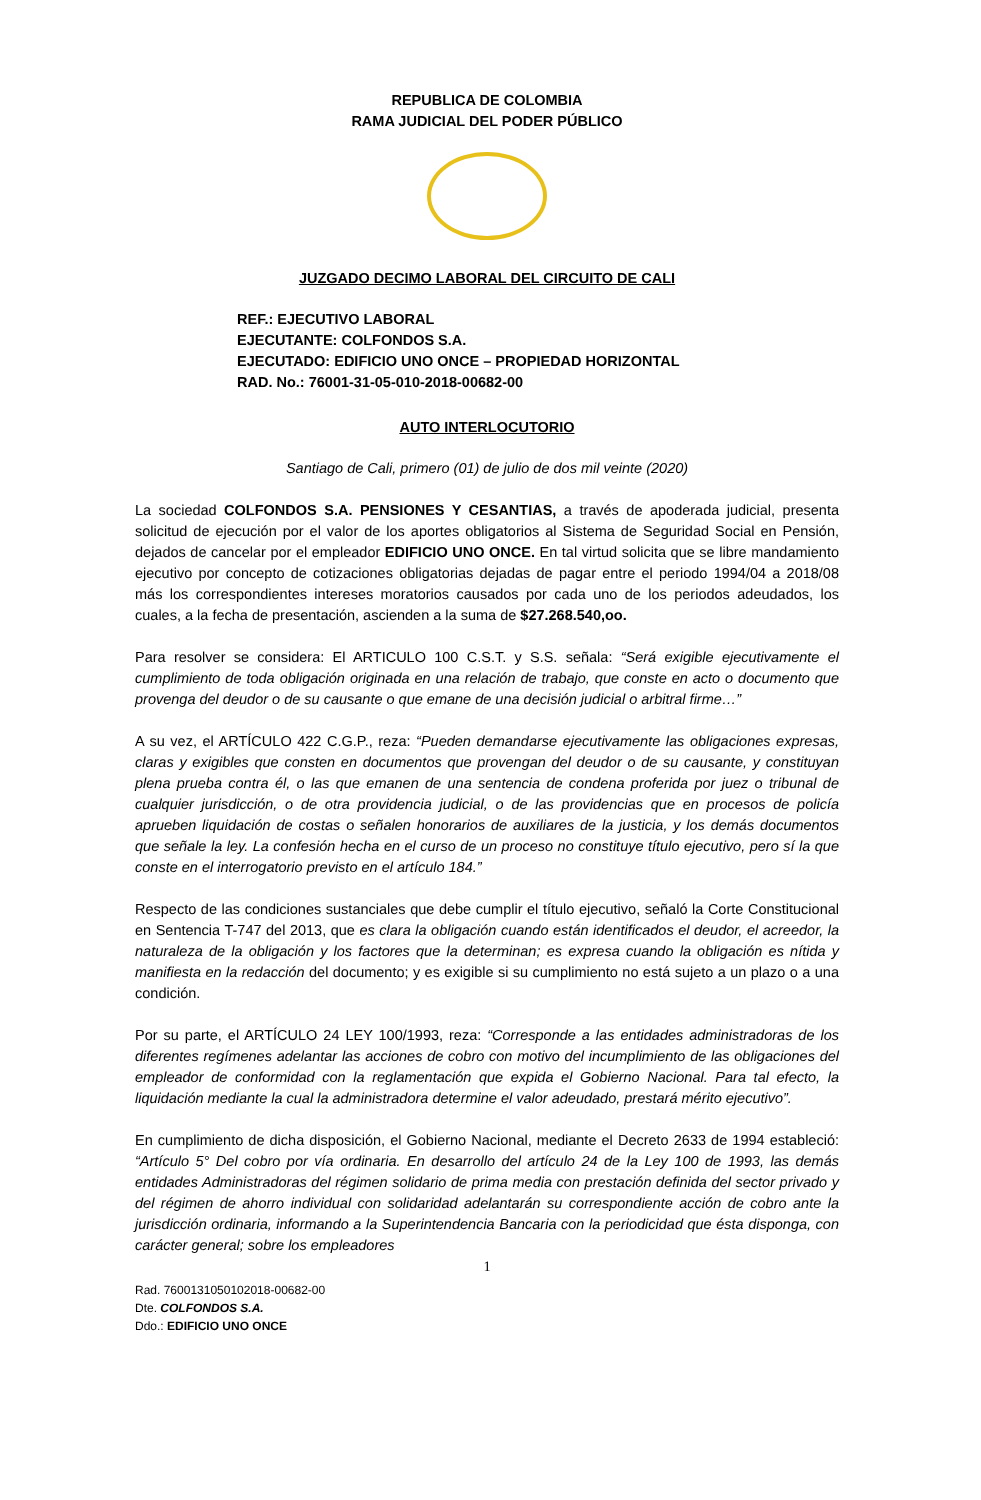REPUBLICA DE COLOMBIA
RAMA JUDICIAL DEL PODER PÚBLICO
JUZGADO DECIMO LABORAL DEL CIRCUITO DE CALI
REF.: EJECUTIVO LABORAL
EJECUTANTE: COLFONDOS S.A.
EJECUTADO: EDIFICIO UNO ONCE – PROPIEDAD HORIZONTAL
RAD. No.: 76001-31-05-010-2018-00682-00
AUTO INTERLOCUTORIO
Santiago de Cali, primero (01) de julio de dos mil veinte (2020)
La sociedad COLFONDOS S.A. PENSIONES Y CESANTIAS, a través de apoderada judicial, presenta solicitud de ejecución por el valor de los aportes obligatorios al Sistema de Seguridad Social en Pensión, dejados de cancelar por el empleador EDIFICIO UNO ONCE. En tal virtud solicita que se libre mandamiento ejecutivo por concepto de cotizaciones obligatorias dejadas de pagar entre el periodo 1994/04 a 2018/08 más los correspondientes intereses moratorios causados por cada uno de los periodos adeudados, los cuales, a la fecha de presentación, ascienden a la suma de $27.268.540,oo.
Para resolver se considera: El ARTICULO 100 C.S.T. y S.S. señala: “Será exigible ejecutivamente el cumplimiento de toda obligación originada en una relación de trabajo, que conste en acto o documento que provenga del deudor o de su causante o que emane de una decisión judicial o arbitral firme…”
A su vez, el ARTÍCULO 422 C.G.P., reza: “Pueden demandarse ejecutivamente las obligaciones expresas, claras y exigibles que consten en documentos que provengan del deudor o de su causante, y constituyan plena prueba contra él, o las que emanen de una sentencia de condena proferida por juez o tribunal de cualquier jurisdicción, o de otra providencia judicial, o de las providencias que en procesos de policía aprueben liquidación de costas o señalen honorarios de auxiliares de la justicia, y los demás documentos que señale la ley. La confesión hecha en el curso de un proceso no constituye título ejecutivo, pero sí la que conste en el interrogatorio previsto en el artículo 184.”
Respecto de las condiciones sustanciales que debe cumplir el título ejecutivo, señaló la Corte Constitucional en Sentencia T-747 del 2013, que es clara la obligación cuando están identificados el deudor, el acreedor, la naturaleza de la obligación y los factores que la determinan; es expresa cuando la obligación es nítida y manifiesta en la redacción del documento; y es exigible si su cumplimiento no está sujeto a un plazo o a una condición.
Por su parte, el ARTÍCULO 24 LEY 100/1993, reza: “Corresponde a las entidades administradoras de los diferentes regímenes adelantar las acciones de cobro con motivo del incumplimiento de las obligaciones del empleador de conformidad con la reglamentación que expida el Gobierno Nacional. Para tal efecto, la liquidación mediante la cual la administradora determine el valor adeudado, prestará mérito ejecutivo”.
En cumplimiento de dicha disposición, el Gobierno Nacional, mediante el Decreto 2633 de 1994 estableció: “Artículo 5° Del cobro por vía ordinaria. En desarrollo del artículo 24 de la Ley 100 de 1993, las demás entidades Administradoras del régimen solidario de prima media con prestación definida del sector privado y del régimen de ahorro individual con solidaridad adelantarán su correspondiente acción de cobro ante la jurisdicción ordinaria, informando a la Superintendencia Bancaria con la periodicidad que ésta disponga, con carácter general; sobre los empleadores
1
Rad. 7600131050102018-00682-00
Dte. COLFONDOS S.A.
Ddo.: EDIFICIO UNO ONCE